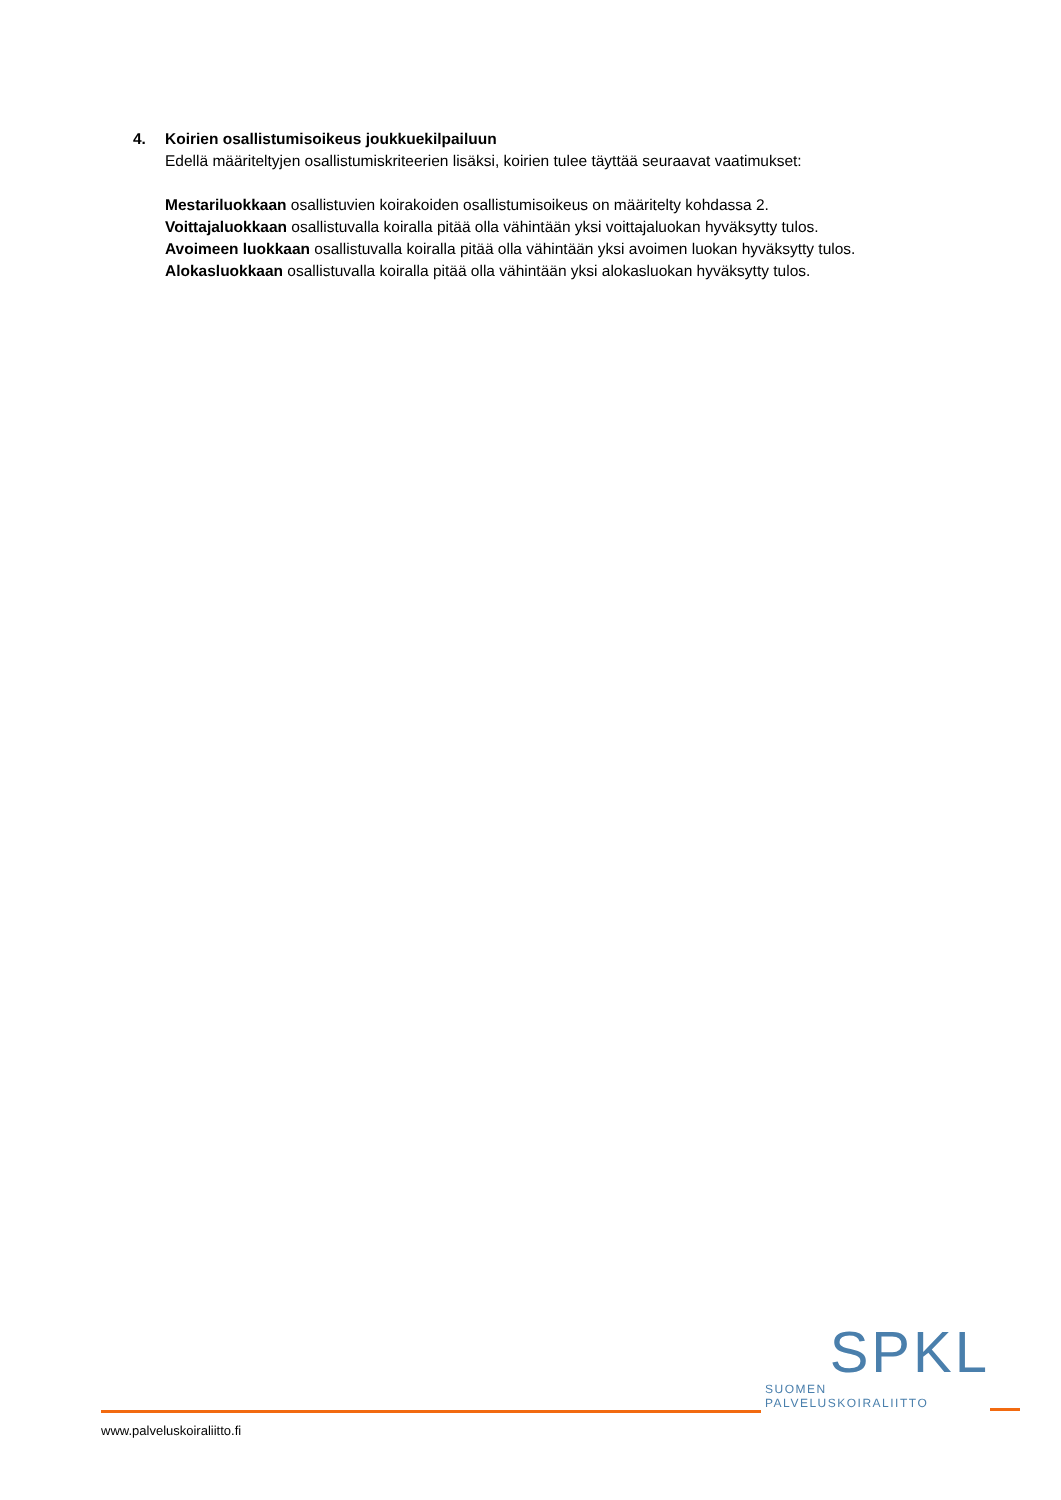4. Koirien osallistumisoikeus joukkuekilpailuun
Edellä määriteltyjen osallistumiskriteerien lisäksi, koirien tulee täyttää seuraavat vaatimukset:
Mestariluokkaan osallistuvien koirakoiden osallistumisoikeus on määritelty kohdassa 2.
Voittajaluokkaan osallistuvalla koiralla pitää olla vähintään yksi voittajaluokan hyväksytty tulos.
Avoimeen luokkaan osallistuvalla koiralla pitää olla vähintään yksi avoimen luokan hyväksytty tulos.
Alokasluokkaan osallistuvalla koiralla pitää olla vähintään yksi alokasluokan hyväksytty tulos.
SPKL
SUOMEN PALVELUSKOIRALIITTO
www.palveluskoiraliitto.fi